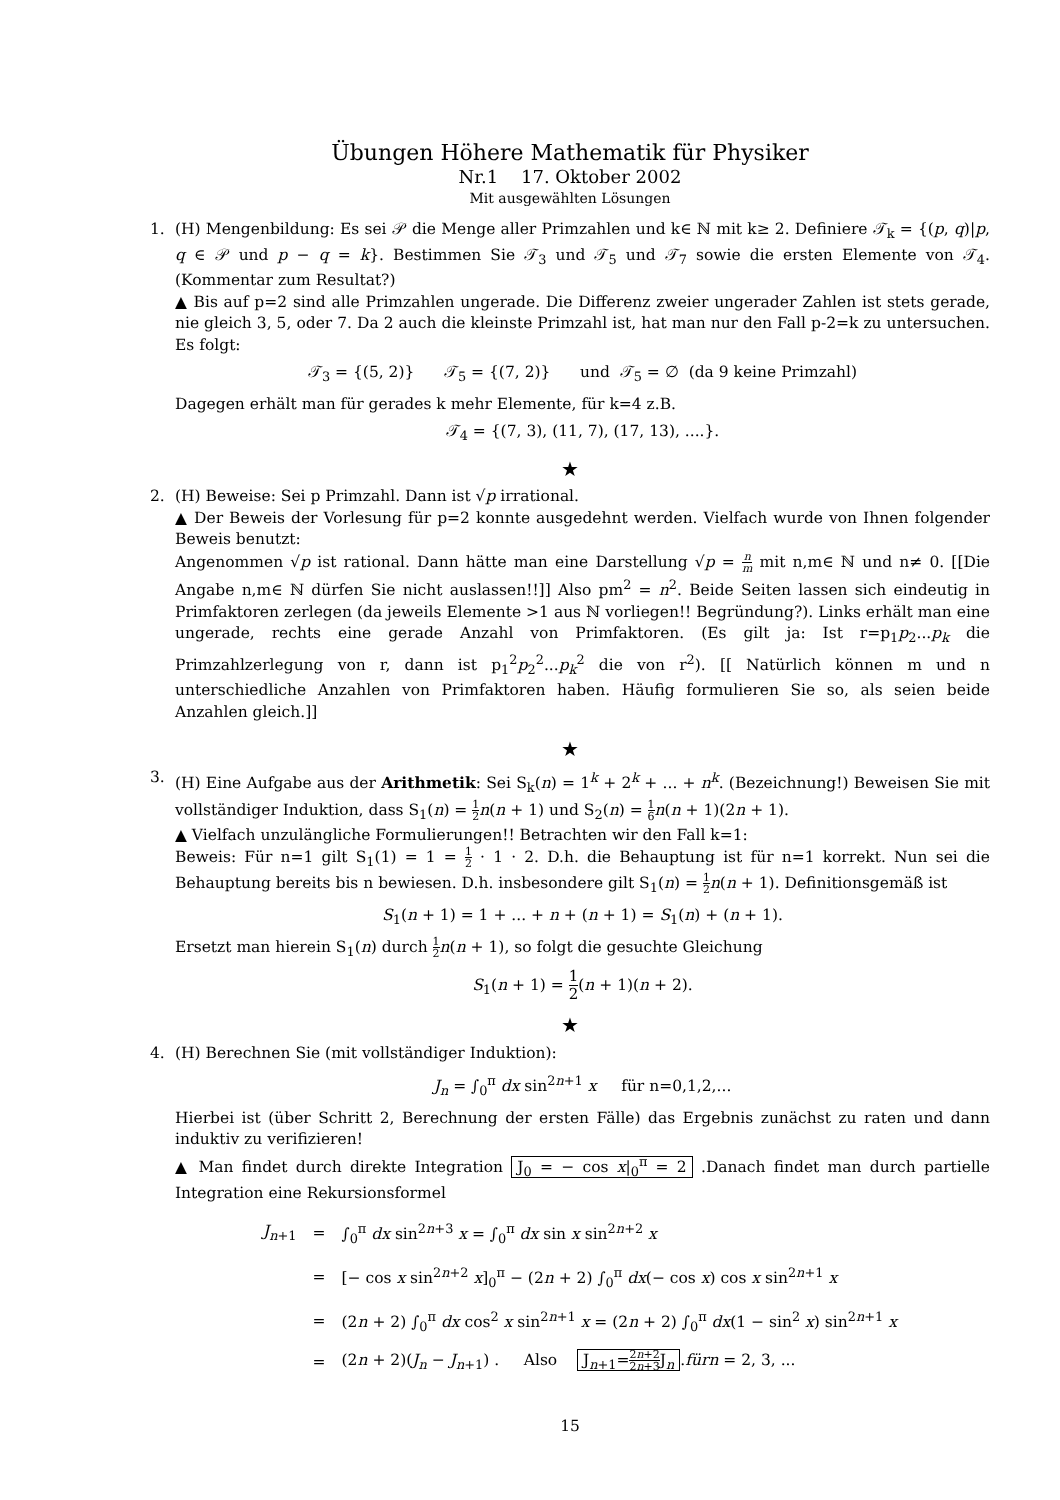Übungen Höhere Mathematik für Physiker
Nr.1 17. Oktober 2002
Mit ausgewählten Lösungen
1. (H) Mengenbildung: Es sei 𝒫 die Menge aller Primzahlen und k∈ ℕ mit k≥ 2. Definiere 𝒯<sub>k</sub> = {(p, q)|p, q ∈ 𝒫 und p − q = k}. Bestimmen Sie 𝒯<sub>3</sub> und 𝒯<sub>5</sub> und 𝒯<sub>7</sub> sowie die ersten Elemente von 𝒯<sub>4</sub>. (Kommentar zum Resultat?)
▲ Bis auf p=2 sind alle Primzahlen ungerade. Die Differenz zweier ungerader Zahlen ist stets gerade, nie gleich 3, 5, oder 7. Da 2 auch die kleinste Primzahl ist, hat man nur den Fall p-2=k zu untersuchen. Es folgt:
𝒯<sub>3</sub> = {(5, 2)} 𝒯<sub>5</sub> = {(7, 2)} und 𝒯<sub>5</sub> = ∅ (da 9 keine Primzahl)
Dagegen erhält man für gerades k mehr Elemente, für k=4 z.B.
𝒯<sub>4</sub> = {(7, 3), (11, 7), (17, 13), ....}.
★
2. (H) Beweise: Sei p Primzahl. Dann ist √p irrational.
▲ Der Beweis der Vorlesung für p=2 konnte ausgedehnt werden. Vielfach wurde von Ihnen folgender Beweis benutzt:
Angenommen √p ist rational. Dann hätte man eine Darstellung √p = n m mit n,m∈ ℕ und n≠ 0. [[Die Angabe n,m∈ ℕ dürfen Sie nicht auslassen!!]] Also pm<sup>2</sup> = n<sup>2</sup>. Beide Seiten lassen sich eindeutig in Primfaktoren zerlegen (da jeweils Elemente >1 aus ℕ vorliegen!! Begründung?). Links erhält man eine ungerade, rechts eine gerade Anzahl von Primfaktoren. (Es gilt ja: Ist r=p<sub>1</sub>p<sub>2</sub>...p<sub>k</sub> die Primzahlzerlegung von r, dann ist p<sub>1</sub><sup>2</sup>p<sub>2</sub><sup>2</sup>...p<sub>k</sub><sup>2</sup> die von r<sup>2</sup>). [[ Natürlich können m und n unterschiedliche Anzahlen von Primfaktoren haben. Häufig formulieren Sie so, als seien beide Anzahlen gleich.]]
★
3. (H) Eine Aufgabe aus der Arithmetik: Sei S<sub>k</sub>(n) = 1<sup>k</sup> + 2<sup>k</sup> + ... + n<sup>k</sup>. (Bezeichnung!) Beweisen Sie mit vollständiger Induktion, dass S<sub>1</sub>(n) = 1 2 n(n + 1) und S<sub>2</sub>(n) = 1 6 n(n + 1)(2n + 1).
▲ Vielfach unzulängliche Formulierungen!! Betrachten wir den Fall k=1:
Beweis: Für n=1 gilt S<sub>1</sub>(1) = 1 = 1 2 · 1 · 2. D.h. die Behauptung ist für n=1 korrekt. Nun sei die Behauptung bereits bis n bewiesen. D.h. insbesondere gilt S<sub>1</sub>(n) = 1 2 n(n + 1). Definitionsgemäß ist
S<sub>1</sub>(n + 1) = 1 + ... + n + (n + 1) = S<sub>1</sub>(n) + (n + 1).
Ersetzt man hierein S<sub>1</sub>(n) durch 1 2 n(n + 1), so folgt die gesuchte Gleichung
S<sub>1</sub>(n + 1) = 1 2(n + 1)(n + 2).
★
4. (H) Berechnen Sie (mit vollständiger Induktion):
J<sub>n</sub> = ∫<sub>0</sub><sup>π</sup> dx sin<sup>2n+1</sup> x für n=0,1,2,...
Hierbei ist (über Schritt 2, Berechnung der ersten Fälle) das Ergebnis zunächst zu raten und dann induktiv zu verifizieren!
▲ Man findet durch direkte Integration J<sub>0</sub> = − cos x|<sub>0</sub><sup>π</sup> = 2 .Danach findet man durch partielle Integration eine Rekursionsformel
| J<sub>n+1</sub> | = | ∫<sub>0</sub><sup>π</sup> dx sin<sup>2n+3</sup> x = ∫<sub>0</sub><sup>π</sup> dx sin x sin<sup>2n+2</sup> x |
| | = | [− cos x sin<sup>2n+2</sup> x ]<sub>0</sub><sup>π</sup> − (2 n + 2) ∫<sub>0</sub><sup>π</sup> dx (− cos x ) cos x sin<sup>2n+1</sup> x |
| | = | (2 n + 2) ∫<sub>0</sub><sup>π</sup> dx cos<sup>2</sup> x sin<sup>2n+1</sup> x = (2 n + 2) ∫<sub>0</sub><sup>π</sup> dx (1 − sin<sup>2</sup> x ) sin<sup>2n+1</sup> x |
| | = | (2 n + 2)( J<sub>n</sub> − J<sub>n+1</sub>) . Also J<sub>n+1</sub>= 2 n +2 2 n +3 J<sub>n</sub> . fürn = 2, 3, ... |
15